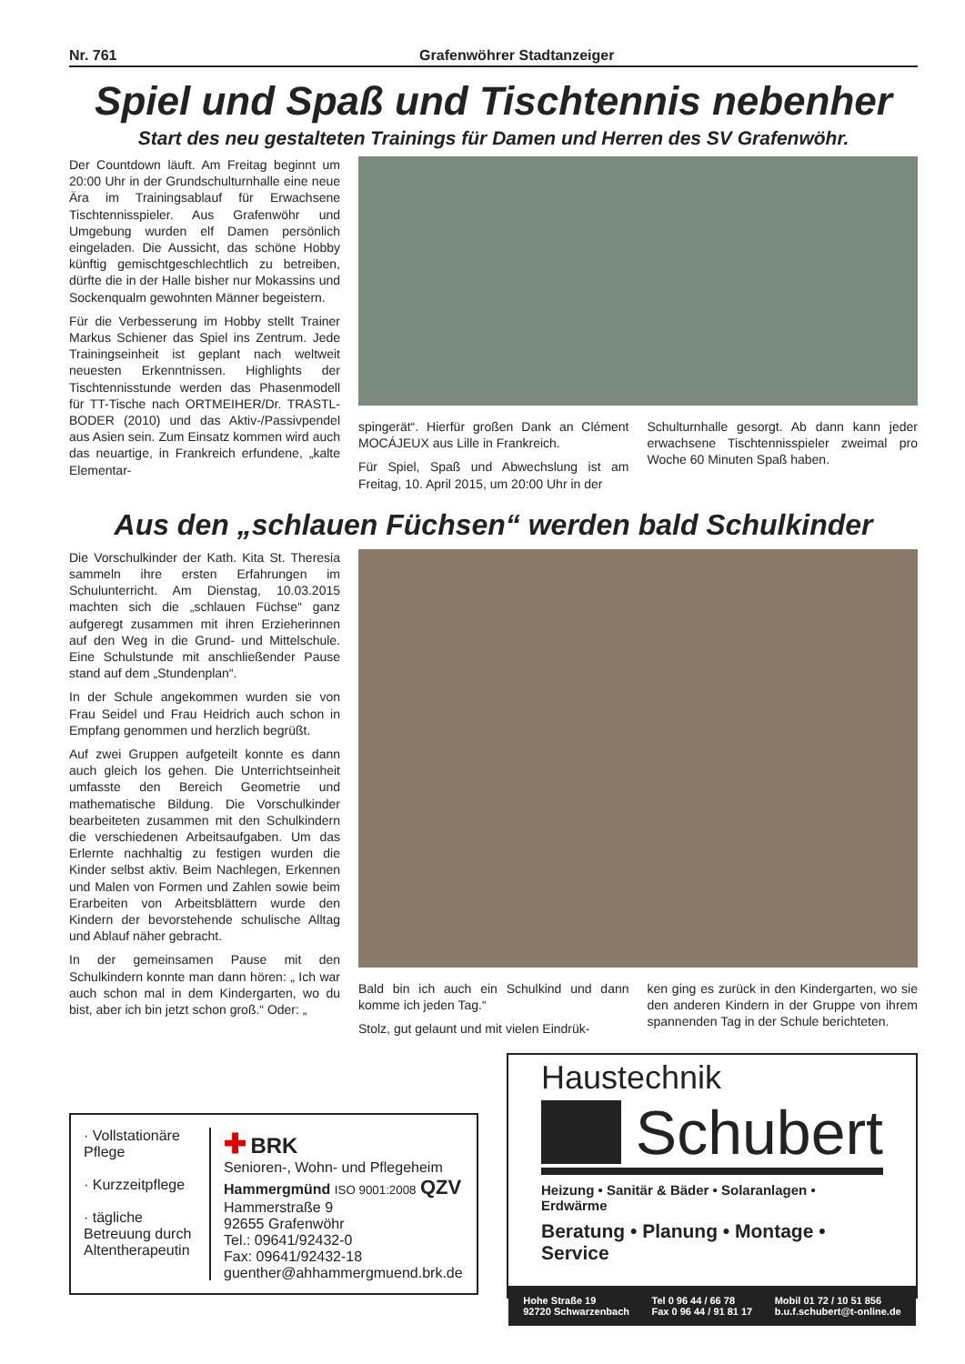Nr. 761 Grafenwöhrer Stadtanzeiger
Spiel und Spaß und Tischtennis nebenher
Start des neu gestalteten Trainings für Damen und Herren des SV Grafenwöhr.
Der Countdown läuft. Am Freitag beginnt um 20:00 Uhr in der Grundschulturnhalle eine neue Ära im Trainingsablauf für Erwachsene Tischtennisspieler. Aus Grafenwöhr und Umgebung wurden elf Damen persönlich eingeladen. Die Aussicht, das schöne Hobby künftig gemischtgeschlechtlich zu betreiben, dürfte die in der Halle bisher nur Mokassins und Sockenqualm gewohnten Männer begeistern.
Für die Verbesserung im Hobby stellt Trainer Markus Schiener das Spiel ins Zentrum. Jede Trainingseinheit ist geplant nach weltweit neuesten Erkenntnissen. Highlights der Tischtennisstunde werden das Phasenmodell für TT-Tische nach ORTMEIHER/Dr. TRASTL-BODER (2010) und das Aktiv-/Passivpendel aus Asien sein. Zum Einsatz kommen wird auch das neuartige, in Frankreich erfundene, „kalte Elementar-
spingerät“. Hierfür großen Dank an Clément MOCÁJEUX aus Lille in Frankreich.
Für Spiel, Spaß und Abwechslung ist am Freitag, 10. April 2015, um 20:00 Uhr in der
Schulturnhalle gesorgt. Ab dann kann jeder erwachsene Tischtennisspieler zweimal pro Woche 60 Minuten Spaß haben.
Aus den „schlauen Füchsen“ werden bald Schulkinder
Die Vorschulkinder der Kath. Kita St. Theresia sammeln ihre ersten Erfahrungen im Schulunterricht. Am Dienstag, 10.03.2015 machten sich die „schlauen Füchse“ ganz aufgeregt zusammen mit ihren Erzieherinnen auf den Weg in die Grund- und Mittelschule. Eine Schulstunde mit anschließender Pause stand auf dem „Stundenplan“.
In der Schule angekommen wurden sie von Frau Seidel und Frau Heidrich auch schon in Empfang genommen und herzlich begrüßt.
Auf zwei Gruppen aufgeteilt konnte es dann auch gleich los gehen. Die Unterrichtseinheit umfasste den Bereich Geometrie und mathematische Bildung. Die Vorschulkinder bearbeiteten zusammen mit den Schulkindern die verschiedenen Arbeitsaufgaben. Um das Erlernte nachhaltig zu festigen wurden die Kinder selbst aktiv. Beim Nachlegen, Erkennen und Malen von Formen und Zahlen sowie beim Erarbeiten von Arbeitsblättern wurde den Kindern der bevorstehende schulische Alltag und Ablauf näher gebracht.
In der gemeinsamen Pause mit den Schulkindern konnte man dann hören: „ Ich war auch schon mal in dem Kindergarten, wo du bist, aber ich bin jetzt schon groß.“ Oder: „
Bald bin ich auch ein Schulkind und dann komme ich jeden Tag.“
Stolz, gut gelaunt und mit vielen Eindrük-
ken ging es zurück in den Kindergarten, wo sie den anderen Kindern in der Gruppe von ihrem spannenden Tag in der Schule berichteten.
· Vollstationäre Pflege
· Kurzzeitpflege
· tägliche Betreuung durch Altentherapeutin
✚ BRK
Senioren-, Wohn- und Pflegeheim
Hammergmünd ISO 9001:2008 QZV
Hammerstraße 9
92655 Grafenwöhr
Tel.: 09641/92432-0
Fax: 09641/92432-18
guenther@ahhammergmuend.brk.de
Haustechnik
Schubert
Heizung • Sanitär & Bäder • Solaranlagen • Erdwärme
Beratung • Planung • Montage • Service
Hohe Straße 19
92720 Schwarzenbach Tel 0 96 44 / 66 78
Fax 0 96 44 / 91 81 17 Mobil 01 72 / 10 51 856
b.u.f.schubert@t-online.de